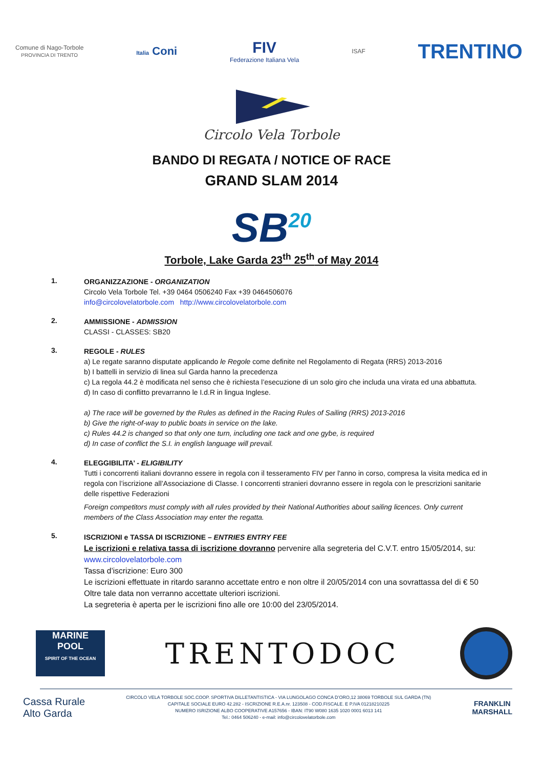Comune di Nago-Torbole
PROVINCIA DI TRENTO
Italia Coni
FIV
Federazione Italiana Vela
ISAF
TRENTINO
Circolo Vela Torbole
BANDO DI REGATA / NOTICE OF RACE
GRAND SLAM 2014
SB<sup>20</sup>
Torbole, Lake Garda 23<sup>th</sup> 25<sup>th</sup> of May 2014
1.
ORGANIZZAZIONE - ORGANIZATION
Circolo Vela Torbole Tel. +39 0464 0506240 Fax +39 0464506076
info@circolovelatorbole.com http://www.circolovelatorbole.com
2.
AMMISSIONE - ADMISSION
CLASSI - CLASSES: SB20
3.
REGOLE - RULES
a) Le regate saranno disputate applicando le Regole come definite nel Regolamento di Regata (RRS) 2013-2016
b) I battelli in servizio di linea sul Garda hanno la precedenza
c) La regola 44.2 è modificata nel senso che è richiesta l’esecuzione di un solo giro che includa una virata ed una abbattuta.
d) In caso di conflitto prevarranno le I.d.R in lingua Inglese.
a) The race will be governed by the Rules as defined in the Racing Rules of Sailing (RRS) 2013-2016
b) Give the right-of-way to public boats in service on the lake.
c) Rules 44.2 is changed so that only one turn, including one tack and one gybe, is required
d) In case of conflict the S.I. in english language will prevail.
4.
ELEGGIBILITA’ - ELIGIBILITY
Tutti i concorrenti italiani dovranno essere in regola con il tesseramento FIV per l'anno in corso, compresa la visita medica ed in regola con l’iscrizione all’Associazione di Classe. I concorrenti stranieri dovranno essere in regola con le prescrizioni sanitarie delle rispettive Federazioni
Foreign competitors must comply with all rules provided by their National Authorities about sailing licences. Only current members of the Class Association may enter the regatta.
5.
ISCRIZIONI e TASSA DI ISCRIZIONE – ENTRIES ENTRY FEE
Le iscrizioni e relativa tassa di iscrizione dovranno pervenire alla segreteria del C.V.T. entro 15/05/2014, su: www.circolovelatorbole.com
Tassa d’iscrizione: Euro 300
Le iscrizioni effettuate in ritardo saranno accettate entro e non oltre il 20/05/2014 con una sovrattassa del di € 50
Oltre tale data non verranno accettate ulteriori iscrizioni.
La segreteria è aperta per le iscrizioni fino alle ore 10:00 del 23/05/2014.
MARINE
POOL
SPIRIT OF THE OCEAN
TRENTODOC
Cassa Rurale
Alto Garda
CIRCOLO VELA TORBOLE SOC.COOP. SPORTIVA DILLETANTISTICA - VIA LUNGOLAGO CONCA D’ORO,12 38069 TORBOLE SUL GARDA (TN)
CAPITALE SOCIALE EURO 42.282 - ISCRIZIONE R.E.A.nr. 123508 - COD.FISCALE. E P.IVA 01218210225
NUMERO ISRIZIONE ALBO COOPERATIVE A157656 - IBAN: IT90 W080 1635 1020 0001 6013 141
Tel.: 0464 506240 - e-mail: info@circolovelatorbole.com
FRANKLIN
MARSHALL